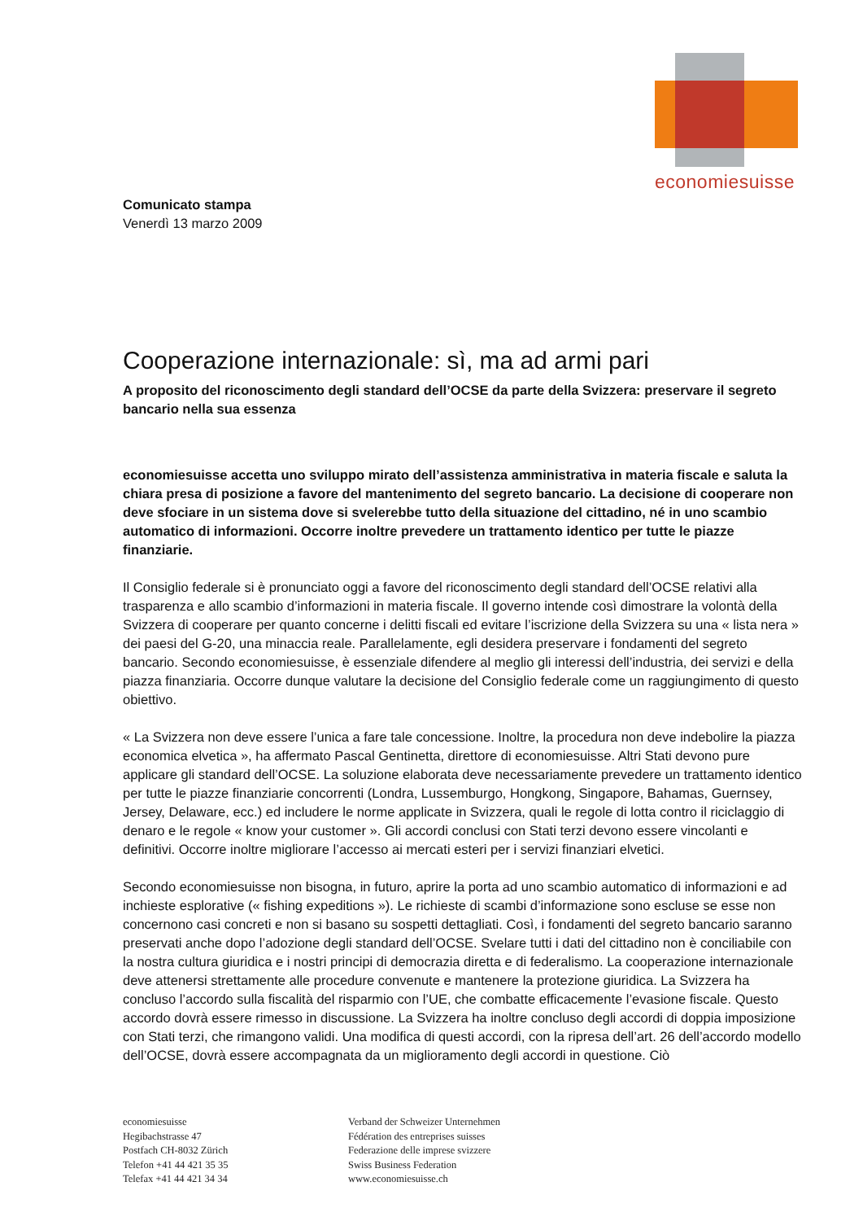economiesuisse
Comunicato stampa
Venerdì 13 marzo 2009
Cooperazione internazionale: sì, ma ad armi pari
A proposito del riconoscimento degli standard dell’OCSE da parte della Svizzera: preservare il segreto bancario nella sua essenza
economiesuisse accetta uno sviluppo mirato dell’assistenza amministrativa in materia fiscale e saluta la chiara presa di posizione a favore del mantenimento del segreto bancario. La decisione di cooperare non deve sfociare in un sistema dove si svelerebbe tutto della situazione del cittadino, né in uno scambio automatico di informazioni. Occorre inoltre prevedere un trattamento identico per tutte le piazze finanziarie.
Il Consiglio federale si è pronunciato oggi a favore del riconoscimento degli standard dell’OCSE relativi alla trasparenza e allo scambio d’informazioni in materia fiscale. Il governo intende così dimostrare la volontà della Svizzera di cooperare per quanto concerne i delitti fiscali ed evitare l’iscrizione della Svizzera su una « lista nera » dei paesi del G-20, una minaccia reale. Parallelamente, egli desidera preservare i fondamenti del segreto bancario. Secondo economiesuisse, è essenziale difendere al meglio gli interessi dell’industria, dei servizi e della piazza finanziaria. Occorre dunque valutare la decisione del Consiglio federale come un raggiungimento di questo obiettivo.
« La Svizzera non deve essere l’unica a fare tale concessione. Inoltre, la procedura non deve indebolire la piazza economica elvetica », ha affermato Pascal Gentinetta, direttore di economiesuisse. Altri Stati devono pure applicare gli standard dell’OCSE. La soluzione elaborata deve necessariamente prevedere un trattamento identico per tutte le piazze finanziarie concorrenti (Londra, Lussemburgo, Hongkong, Singapore, Bahamas, Guernsey, Jersey, Delaware, ecc.) ed includere le norme applicate in Svizzera, quali le regole di lotta contro il riciclaggio di denaro e le regole « know your customer ». Gli accordi conclusi con Stati terzi devono essere vincolanti e definitivi. Occorre inoltre migliorare l’accesso ai mercati esteri per i servizi finanziari elvetici.
Secondo economiesuisse non bisogna, in futuro, aprire la porta ad uno scambio automatico di informazioni e ad inchieste esplorative (« fishing expeditions »). Le richieste di scambi d’informazione sono escluse se esse non concernono casi concreti e non si basano su sospetti dettagliati. Così, i fondamenti del segreto bancario saranno preservati anche dopo l’adozione degli standard dell’OCSE. Svelare tutti i dati del cittadino non è conciliabile con la nostra cultura giuridica e i nostri principi di democrazia diretta e di federalismo. La cooperazione internazionale deve attenersi strettamente alle procedure convenute e mantenere la protezione giuridica. La Svizzera ha concluso l’accordo sulla fiscalità del risparmio con l’UE, che combatte efficacemente l’evasione fiscale. Questo accordo dovrà essere rimesso in discussione. La Svizzera ha inoltre concluso degli accordi di doppia imposizione con Stati terzi, che rimangono validi. Una modifica di questi accordi, con la ripresa dell’art. 26 dell’accordo modello dell’OCSE, dovrà essere accompagnata da un miglioramento degli accordi in questione. Ciò
economiesuisse
Hegibachstrasse 47
Postfach CH-8032 Zürich
Telefon +41 44 421 35 35
Telefax +41 44 421 34 34
Verband der Schweizer Unternehmen
Fédération des entreprises suisses
Federazione delle imprese svizzere
Swiss Business Federation
www.economiesuisse.ch